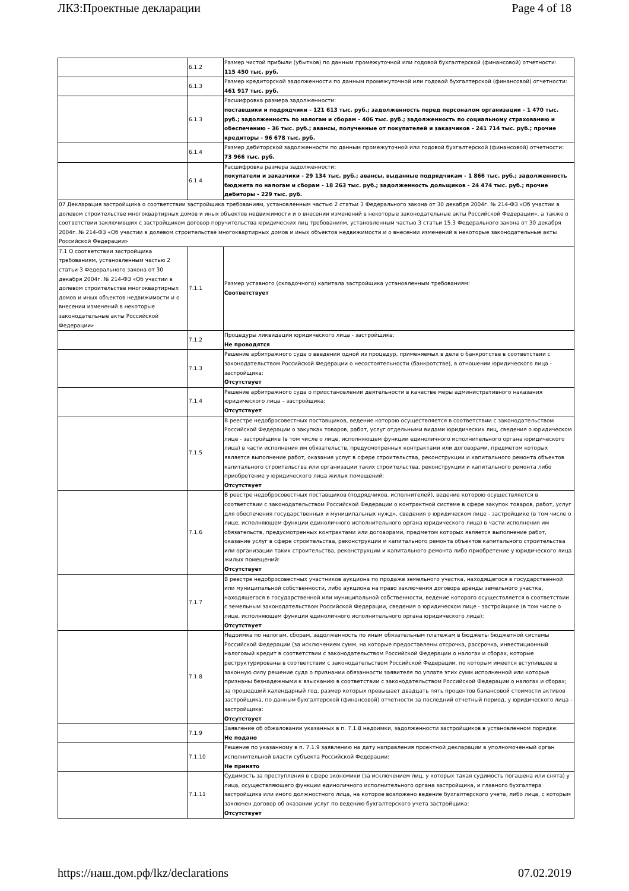ЛКЗ:Проектные декларации Page 4 of 18
| | 6.1.2 | Размер чистой прибыли (убытков) по данным промежуточной или годовой бухгалтерской (финансовой) отчетности: 115 450 тыс. руб. |
| | 6.1.3 | Размер кредиторской задолженности по данным промежуточной или годовой бухгалтерской (финансовой) отчетности: 461 917 тыс. руб. |
| | 6.1.3 | Расшифровка размера задолженности: поставщики и подрядчики - 121 613 тыс. руб.; задолженность перед персоналом организации - 1 470 тыс. руб.; задолженность по налогам и сборам - 406 тыс. руб.; задолженность по социальному страхованию и обеспечению - 36 тыс. руб.; авансы, полученные от покупателей и заказчиков - 241 714 тыс. руб.; прочие кредиторы - 96 678 тыс. руб. |
| | 6.1.4 | Размер дебиторской задолженности по данным промежуточной или годовой бухгалтерской (финансовой) отчетности: 73 966 тыс. руб. |
| | 6.1.4 | Расшифровка размера задолженности: покупатели и заказчики - 29 134 тыс. руб.; авансы, выданные подрядчикам - 1 866 тыс. руб.; задолженность бюджета по налогам и сборам - 18 263 тыс. руб.; задолженность дольщиков - 24 474 тыс. руб.; прочие дебиторы - 229 тыс. руб. |
| 07 Декларация застройщика о соответствии застройщика требованиям, установленным частью 2 статьи 3 Федерального закона от 30 декабря 2004г. № 214-ФЗ «Об участии в долевом строительстве многоквартирных домов и иных объектов недвижимости и о внесении изменений в некоторые законодательные акты Российской Федерации», а также о соответствии заключивших с застройщиком договор поручительства юридических лиц требованиям, установленным частью 3 статьи 15.3 Федерального закона от 30 декабря 2004г. № 214-ФЗ «Об участии в долевом строительстве многоквартирных домов и иных объектов недвижимости и о внесении изменений в некоторые законодательные акты Российской Федерации» | | |
| 7.1 О соответствии застройщика требованиям, установленным частью 2 статьи 3 Федерального закона от 30 декабря 2004г. № 214-ФЗ «Об участии в долевом строительстве многоквартирных домов и иных объектов недвижимости и о внесении изменений в некоторые законодательные акты Российской Федерации» | 7.1.1 | Размер уставного (складочного) капитала застройщика установленным требованиям: Соответствует |
| | 7.1.2 | Процедуры ликвидации юридического лица - застройщика: Не проводятся |
| | 7.1.3 | Решение арбитражного суда о введении одной из процедур, применяемых в деле о банкротстве в соответствии с законодательством Российской Федерации о несостоятельности (банкротстве), в отношении юридического лица - застройщика: Отсутствует |
| | 7.1.4 | Решение арбитражного суда о приостановлении деятельности в качестве меры административного наказания юридического лица – застройщика: Отсутствует |
| | 7.1.5 | В реестре недобросовестных поставщиков, ведение которою осуществляется в соответствии с законодательством Российской Федерации о закупках товаров, работ, услуг отдельными видами юридических лиц, сведения о юридическом лице - застройщике (в том числе о лице, исполняющем функции единоличного исполнительного органа юридического лица) в части исполнения им обязательств, предусмотренных контрактами или договорами, предметом которых является выполнение работ, оказание услуг в сфере строительства, реконструкции и капитального ремонта объектов капитального строительства или организации таких строительства, реконструкции и капитального ремонта либо приобретение у юридического лица жилых помещений: Отсутствует |
| | 7.1.6 | В реестре недобросовестных поставщиков (подрядчиков, исполнителей), ведение которою осуществляется в соответствии с законодательством Российской Федерации о контрактной системе в сфере закупок товаров, работ, услуг для обеспечения государственных и муниципальных нужд», сведения о юридическом лице - застройщике (в том числе о лице, исполняющем функции единоличного исполнительного органа юридического лица) в части исполнения им обязательств, предусмотренных контрактами или договорами, предметом которых является выполнение работ, оказание услуг в сфере строительства, реконструкции и капитального ремонта объектов капитального строительства или организации таких строительства, реконструкции и капитального ремонта либо приобретение у юридического лица жилых помещений: Отсутствует |
| | 7.1.7 | В реестре недобросовестных участников аукциона по продаже земельного участка, находящегося в государственной или муниципальной собственности, либо аукциона на право заключения договора аренды земельного участка, находящегося в государственной или муниципальной собственности, ведение которого осуществляется в соответствии с земельным законодательством Российской Федерации, сведения о юридическом лице - застройщике (в том числе о лице, исполняющем функции единоличного исполнительного органа юридического лица): Отсутствует |
| | 7.1.8 | Недоимка по налогам, сборам, задолженность по иным обязательным платежам в бюджеты бюджетной системы Российской Федерации (за исключением сумм, на которые предоставлены отсрочка, рассрочка, инвестиционный налоговый кредит в соответствии с законодательством Российской Федерации о налогах и сборах, которые реструктурированы в соответствии с законодательством Российской Федерации, по которым имеется вступившее в законную силу решение суда о признании обязанности заявителя по уплате этих сумм исполненной или которые признаны безнадежными к взысканию в соответствии с законодательством Российской Федерации о налогах и сборах; за прошедший календарный год, размер которых превышает двадцать пять процентов балансовой стоимости активов застройщика, по данным бухгалтерской (финансовой) отчетности за последний отчетный период, у юридического лица – застройщика: Отсутствует |
| | 7.1.9 | Заявление об обжаловании указанных в п. 7.1.8 недоимки, задолженности застройщиков в установленном порядке: Не подано |
| | 7.1.10 | Решение по указанному в п. 7.1.9 заявлению на дату направления проектной декларации в уполномоченный орган исполнительной власти субъекта Российской Федерации: Не принято |
| | 7.1.11 | Судимость за преступления в сфере экономики (за исключением лиц, у которых такая судимость погашена или снята) у лица, осуществляющего функции единоличного исполнительного органа застройщика, и главного бухгалтера застройщика или иного должностного лица, на которое возложено ведение бухгалтерского учета, либо лица, с которым заключен договор об оказании услуг по ведению бухгалтерского учета застройщика: Отсутствует |
https://наш.дом.рф/lkz/declarations 07.02.2019